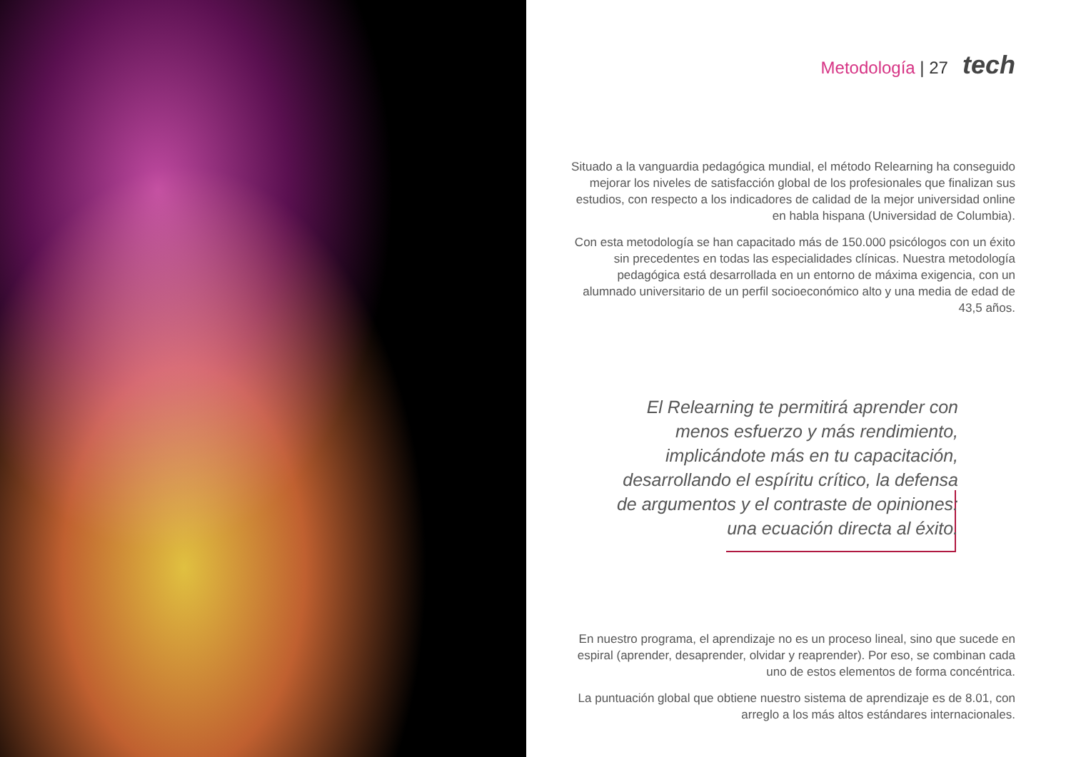Metodología | 27 tech
Situado a la vanguardia pedagógica mundial, el método Relearning ha conseguido mejorar los niveles de satisfacción global de los profesionales que finalizan sus estudios, con respecto a los indicadores de calidad de la mejor universidad online en habla hispana (Universidad de Columbia).
Con esta metodología se han capacitado más de 150.000 psicólogos con un éxito sin precedentes en todas las especialidades clínicas. Nuestra metodología pedagógica está desarrollada en un entorno de máxima exigencia, con un alumnado universitario de un perfil socioeconómico alto y una media de edad de 43,5 años.
El Relearning te permitirá aprender con menos esfuerzo y más rendimiento, implicándote más en tu capacitación, desarrollando el espíritu crítico, la defensa de argumentos y el contraste de opiniones: una ecuación directa al éxito.
En nuestro programa, el aprendizaje no es un proceso lineal, sino que sucede en espiral (aprender, desaprender, olvidar y reaprender). Por eso, se combinan cada uno de estos elementos de forma concéntrica.
La puntuación global que obtiene nuestro sistema de aprendizaje es de 8.01, con arreglo a los más altos estándares internacionales.